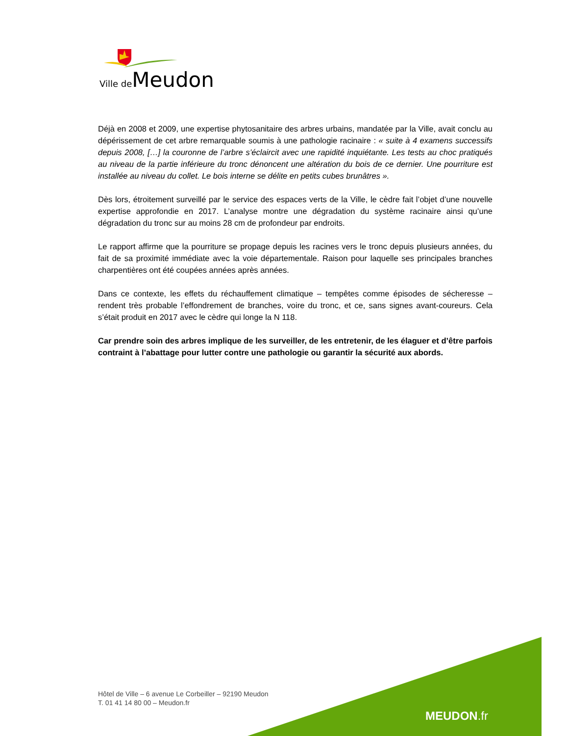Ville de Meudon
Déjà en 2008 et 2009, une expertise phytosanitaire des arbres urbains, mandatée par la Ville, avait conclu au dépérissement de cet arbre remarquable soumis à une pathologie racinaire : « suite à 4 examens successifs depuis 2008, […] la couronne de l’arbre s’éclaircit avec une rapidité inquiétante. Les tests au choc pratiqués au niveau de la partie inférieure du tronc dénoncent une altération du bois de ce dernier. Une pourriture est installée au niveau du collet. Le bois interne se délite en petits cubes brunâtres ».
Dès lors, étroitement surveillé par le service des espaces verts de la Ville, le cèdre fait l’objet d’une nouvelle expertise approfondie en 2017. L’analyse montre une dégradation du système racinaire ainsi qu’une dégradation du tronc sur au moins 28 cm de profondeur par endroits.
Le rapport affirme que la pourriture se propage depuis les racines vers le tronc depuis plusieurs années, du fait de sa proximité immédiate avec la voie départementale. Raison pour laquelle ses principales branches charpentières ont été coupées années après années.
Dans ce contexte, les effets du réchauffement climatique – tempêtes comme épisodes de sécheresse – rendent très probable l’effondrement de branches, voire du tronc, et ce, sans signes avant-coureurs. Cela s’était produit en 2017 avec le cèdre qui longe la N 118.
Car prendre soin des arbres implique de les surveiller, de les entretenir, de les élaguer et d’être parfois contraint à l’abattage pour lutter contre une pathologie ou garantir la sécurité aux abords.
Hôtel de Ville – 6 avenue Le Corbeiller – 92190 Meudon
T. 01 41 14 80 00 – Meudon.fr
MEUDON.fr